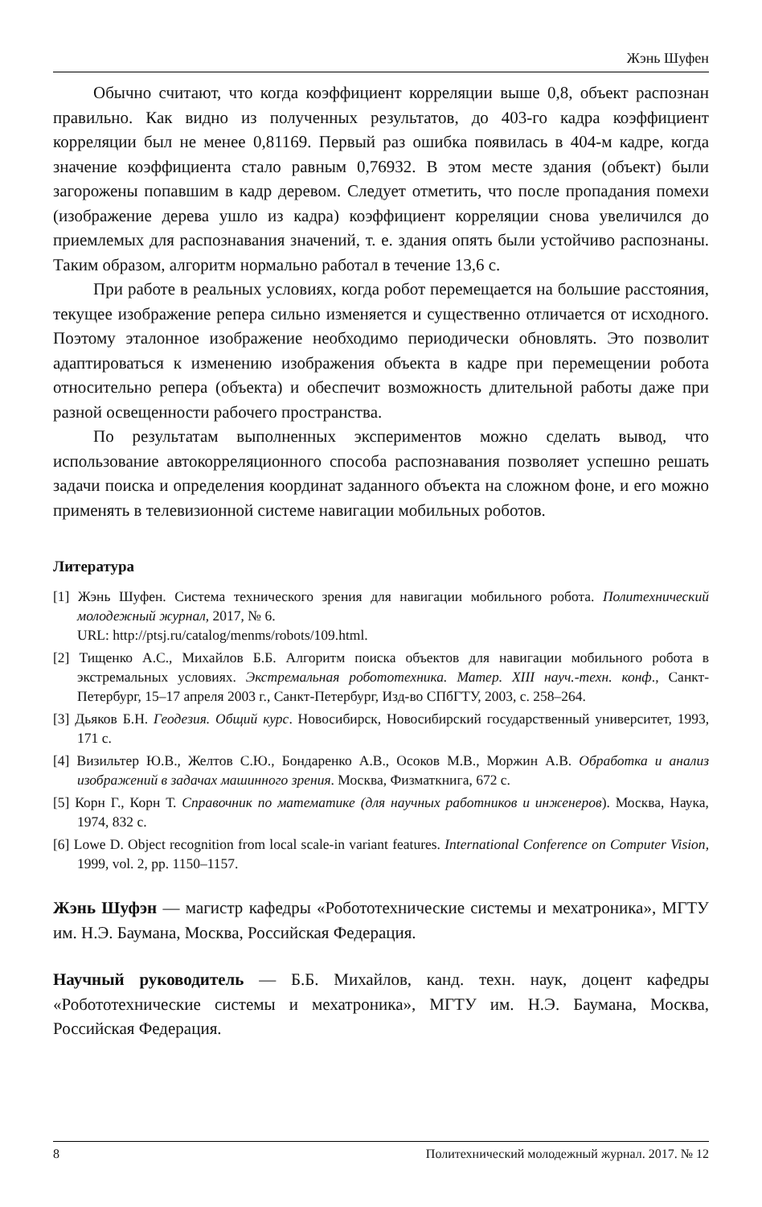Жэнь Шуфен
Обычно считают, что когда коэффициент корреляции выше 0,8, объект распознан правильно. Как видно из полученных результатов, до 403-го кадра коэффициент корреляции был не менее 0,81169. Первый раз ошибка появилась в 404-м кадре, когда значение коэффициента стало равным 0,76932. В этом месте здания (объект) были загорожены попавшим в кадр деревом. Следует отметить, что после пропадания помехи (изображение дерева ушло из кадра) коэффициент корреляции снова увеличился до приемлемых для распознавания значений, т. е. здания опять были устойчиво распознаны. Таким образом, алгоритм нормально работал в течение 13,6 с.
При работе в реальных условиях, когда робот перемещается на большие расстояния, текущее изображение репера сильно изменяется и существенно отличается от исходного. Поэтому эталонное изображение необходимо периодически обновлять. Это позволит адаптироваться к изменению изображения объекта в кадре при перемещении робота относительно репера (объекта) и обеспечит возможность длительной работы даже при разной освещенности рабочего пространства.
По результатам выполненных экспериментов можно сделать вывод, что использование автокорреляционного способа распознавания позволяет успешно решать задачи поиска и определения координат заданного объекта на сложном фоне, и его можно применять в телевизионной системе навигации мобильных роботов.
Литература
[1] Жэнь Шуфен. Система технического зрения для навигации мобильного робота. Политехнический молодежный журнал, 2017, № 6.
URL: http://ptsj.ru/catalog/menms/robots/109.html.
[2] Тищенко А.С., Михайлов Б.Б. Алгоритм поиска объектов для навигации мобильного робота в экстремальных условиях. Экстремальная робототехника. Матер. XIII науч.-техн. конф., Санкт-Петербург, 15–17 апреля 2003 г., Санкт-Петербург, Изд-во СПбГТУ, 2003, с. 258–264.
[3] Дьяков Б.Н. Геодезия. Общий курс. Новосибирск, Новосибирский государственный университет, 1993, 171 с.
[4] Визильтер Ю.В., Желтов С.Ю., Бондаренко А.В., Осоков М.В., Моржин А.В. Обработка и анализ изображений в задачах машинного зрения. Москва, Физматкнига, 672 с.
[5] Корн Г., Корн Т. Справочник по математике (для научных работников и инженеров). Москва, Наука, 1974, 832 с.
[6] Lowe D. Object recognition from local scale-in variant features. International Conference on Computer Vision, 1999, vol. 2, pp. 1150–1157.
Жэнь Шуфэн — магистр кафедры «Робототехнические системы и мехатроника», МГТУ им. Н.Э. Баумана, Москва, Российская Федерация.
Научный руководитель — Б.Б. Михайлов, канд. техн. наук, доцент кафедры «Робототехнические системы и мехатроника», МГТУ им. Н.Э. Баумана, Москва, Российская Федерация.
8 Политехнический молодежный журнал. 2017. № 12